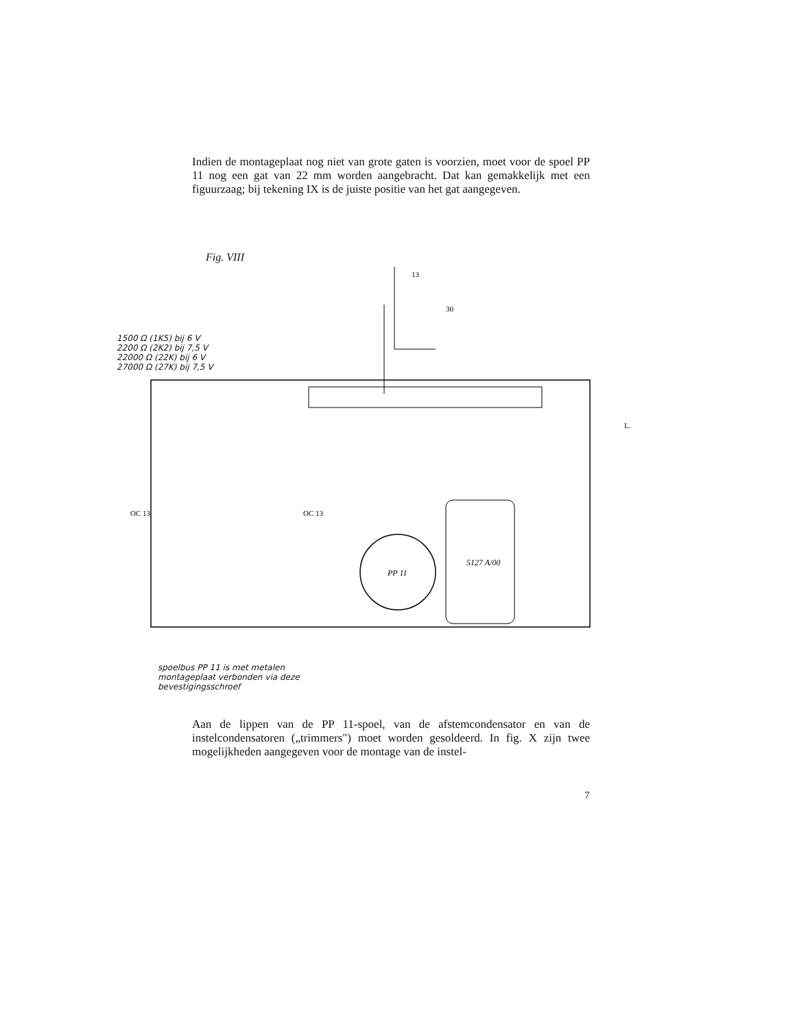Indien de montageplaat nog niet van grote gaten is voorzien, moet voor de spoel PP 11 nog een gat van 22 mm worden aangebracht. Dat kan gemakkelijk met een figuurzaag; bij tekening IX is de juiste positie van het gat aangegeven.
Fig. VIII
PP 11
5127 A/00
OC 13
OC 13
13
30
L.
1500 Ω (1K5) bij 6 V
2200 Ω (2K2) bij 7,5 V
22000 Ω (22K) bij 6 V
27000 Ω (27K) bij 7,5 V
spoelbus PP 11 is met metalen
montageplaat verbonden via deze
bevestigingsschroef
Aan de lippen van de PP 11-spoel, van de afstemcondensator en van de instelcondensatoren („trimmers") moet worden gesoldeerd. In fig. X zijn twee mogelijkheden aangegeven voor de montage van de instel-
7